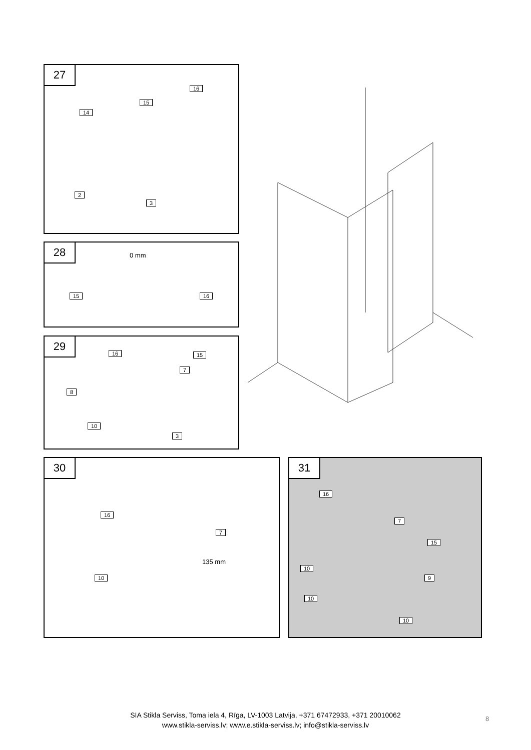27
14
15
16
2
3
28 0 mm
15 16
29
16 15
7
8
10
3
30
16
7
135 mm
10
31
16
7
15
10
9
10
10
SIA Stikla Serviss, Toma iela 4, Rīga, LV-1003 Latvija, +371 67472933, +371 20010062
www.stikla-serviss.lv; www.e.stikla-serviss.lv; info@stikla-serviss.lv
8